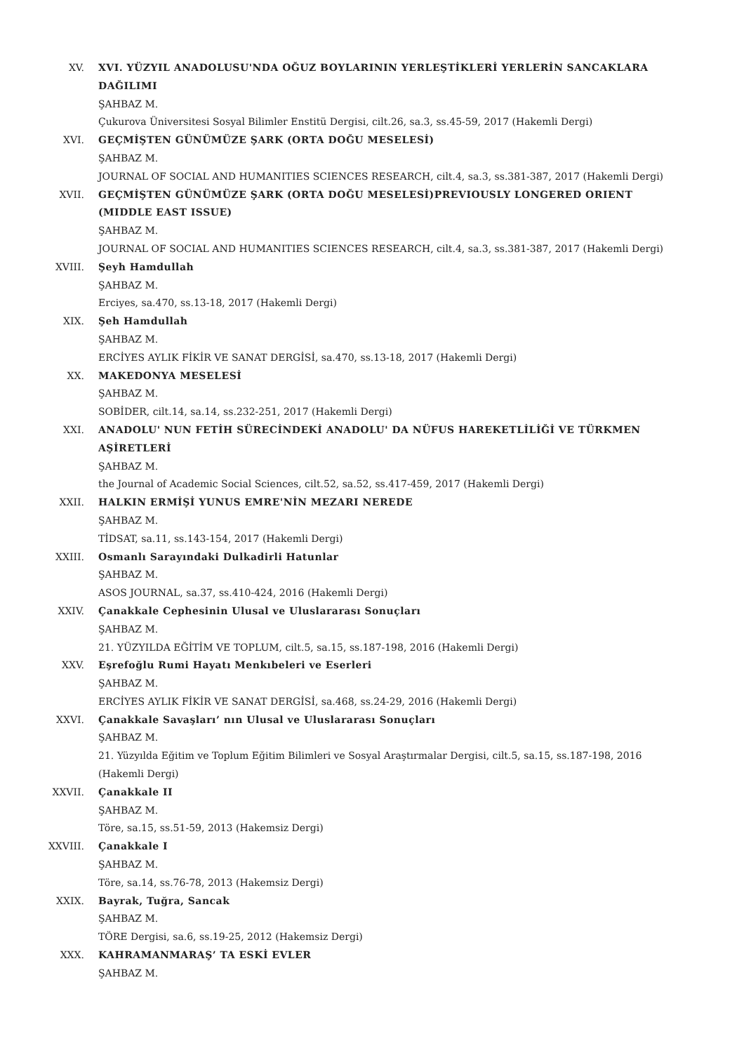XV. XVI. YÜZYIL ANADOLUSU'NDA OĞUZ BOYLARININ YERLEŞTİKLERİ YERLERİN SANCAKLARA DAĞILIMI
ŞAHBAZ M.
Çukurova Üniversitesi Sosyal Bilimler Enstitü Dergisi, cilt.26, sa.3, ss.45-59, 2017 (Hakemli Dergi)
XVI. GEÇMİŞTEN GÜNÜMÜZE ŞARK (ORTA DOĞU MESELESİ)
ŞAHBAZ M.
JOURNAL OF SOCIAL AND HUMANITIES SCIENCES RESEARCH, cilt.4, sa.3, ss.381-387, 2017 (Hakemli Dergi)
XVII. GEÇMİŞTEN GÜNÜMÜZE ŞARK (ORTA DOĞU MESELESİ)PREVIOUSLY LONGERED ORIENT (MIDDLE EAST ISSUE)
ŞAHBAZ M.
JOURNAL OF SOCIAL AND HUMANITIES SCIENCES RESEARCH, cilt.4, sa.3, ss.381-387, 2017 (Hakemli Dergi)
XVIII. Şeyh Hamdullah
ŞAHBAZ M.
Erciyes, sa.470, ss.13-18, 2017 (Hakemli Dergi)
XIX. Şeh Hamdullah
ŞAHBAZ M.
ERCİYES AYLIK FİKİR VE SANAT DERGİSİ, sa.470, ss.13-18, 2017 (Hakemli Dergi)
XX. MAKEDONYA MESELESİ
ŞAHBAZ M.
SOBİDER, cilt.14, sa.14, ss.232-251, 2017 (Hakemli Dergi)
XXI. ANADOLU' NUN FETİH SÜRECİNDEKİ ANADOLU' DA NÜFUS HAREKETLİLİĞİ VE TÜRKMEN AŞİRETLERİ
ŞAHBAZ M.
the Journal of Academic Social Sciences, cilt.52, sa.52, ss.417-459, 2017 (Hakemli Dergi)
XXII. HALKIN ERMİŞİ YUNUS EMRE'NİN MEZARI NEREDE
ŞAHBAZ M.
TİDSAT, sa.11, ss.143-154, 2017 (Hakemli Dergi)
XXIII. Osmanlı Sarayındaki Dulkadirli Hatunlar
ŞAHBAZ M.
ASOS JOURNAL, sa.37, ss.410-424, 2016 (Hakemli Dergi)
XXIV. Çanakkale Cephesinin Ulusal ve Uluslararası Sonuçları
ŞAHBAZ M.
21. YÜZYILDA EĞİTİM VE TOPLUM, cilt.5, sa.15, ss.187-198, 2016 (Hakemli Dergi)
XXV. Eşrefoğlu Rumi Hayatı Menkıbeleri ve Eserleri
ŞAHBAZ M.
ERCİYES AYLIK FİKİR VE SANAT DERGİSİ, sa.468, ss.24-29, 2016 (Hakemli Dergi)
XXVI. Çanakkale Savaşları’ nın Ulusal ve Uluslararası Sonuçları
ŞAHBAZ M.
21. Yüzyılda Eğitim ve Toplum Eğitim Bilimleri ve Sosyal Araştırmalar Dergisi, cilt.5, sa.15, ss.187-198, 2016 (Hakemli Dergi)
XXVII. Çanakkale II
ŞAHBAZ M.
Töre, sa.15, ss.51-59, 2013 (Hakemsiz Dergi)
XXVIII. Çanakkale I
ŞAHBAZ M.
Töre, sa.14, ss.76-78, 2013 (Hakemsiz Dergi)
XXIX. Bayrak, Tuğra, Sancak
ŞAHBAZ M.
TÖRE Dergisi, sa.6, ss.19-25, 2012 (Hakemsiz Dergi)
XXX. KAHRAMANMARAŞ’ TA ESKİ EVLER
ŞAHBAZ M.